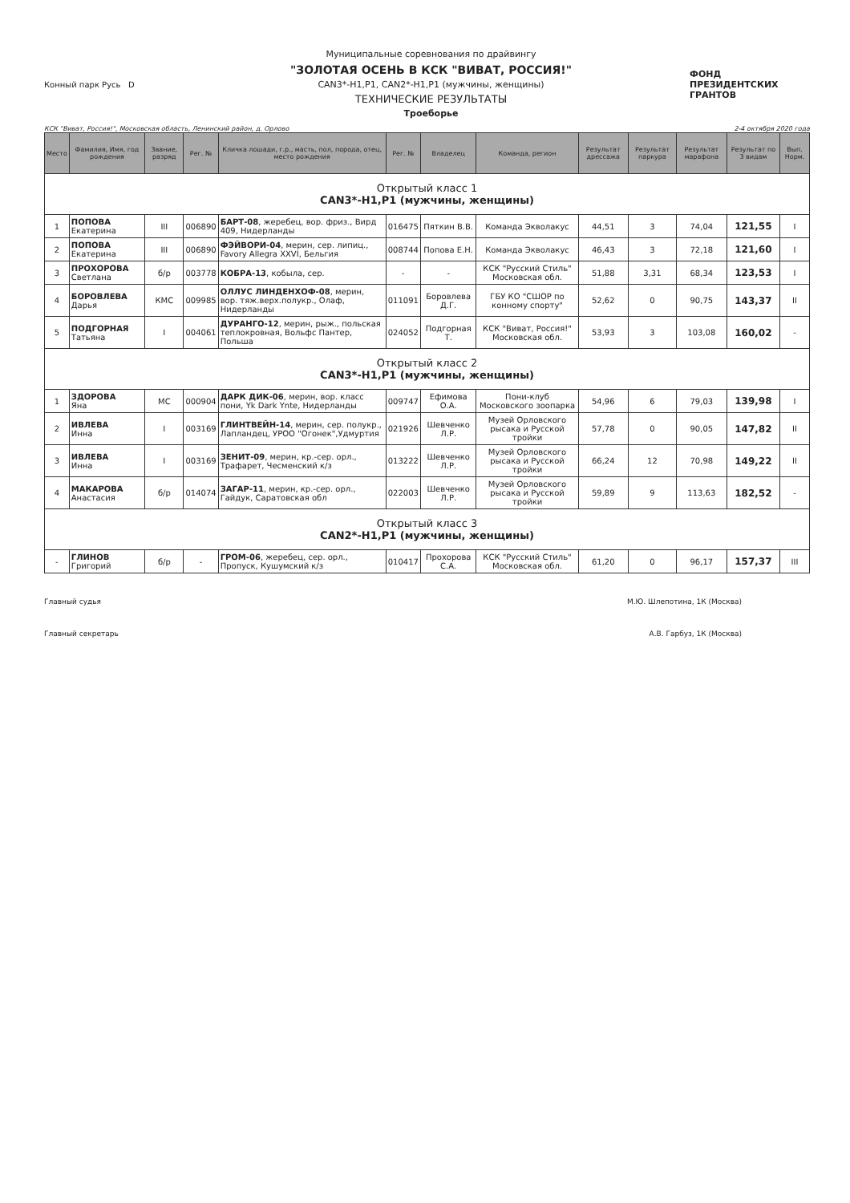Конный парк Русь D
Муниципальные соревнования по драйвингу
"ЗОЛОТАЯ ОСЕНЬ В КСК "ВИВАТ, РОССИЯ!"
CAN3*-H1,P1, CAN2*-H1,P1 (мужчины, женщины)
ТЕХНИЧЕСКИЕ РЕЗУЛЬТАТЫ
Троеборье
ФОНД
ПРЕЗИДЕНТСКИХ
ГРАНТОВ
КСК "Виват, Россия!", Московская область, Ленинский район, д. Орлово 2-4 октября 2020 года
| Место | Фамилия, Имя, год рождения | Звание, разряд | Рег. № | Кличка лошади, г.р., масть, пол, порода, отец, место рождения | Рег. № | Владелец | Команда, регион | Результат дрессажа | Результат паркура | Результат марафона | Результат по 3 видам | Вып. Норм. |
| --- | --- | --- | --- | --- | --- | --- | --- | --- | --- | --- | --- | --- |
| Открытый класс 1 CAN3*-H1,P1 (мужчины, женщины) | | | | | | | | | | | | |
| 1 | ПОПОВА Екатерина | III | 006890 | БАРТ-08 , жеребец, вор. фриз., Вирд 409, Нидерланды | 016475 | Пяткин В.В. | Команда Экволакус | 44,51 | 3 | 74,04 | 121,55 | I |
| 2 | ПОПОВА Екатерина | III | 006890 | ФЭЙВОРИ-04 , мерин, сер. липиц., Favory Allegra XXVI, Бельгия | 008744 | Попова Е.Н. | Команда Экволакус | 46,43 | 3 | 72,18 | 121,60 | I |
| 3 | ПРОХОРОВА Светлана | б/р | 003778 | КОБРА-13 , кобыла, сер. | - | - | КСК "Русский Стиль" Московская обл. | 51,88 | 3,31 | 68,34 | 123,53 | I |
| 4 | БОРОВЛЕВА Дарья | КМС | 009985 | ОЛЛУС ЛИНДЕНХОФ-08 , мерин, вор. тяж.верх.полукр., Олаф, Нидерланды | 011091 | Боровлева Д.Г. | ГБУ КО "СШОР по конному спорту" | 52,62 | 0 | 90,75 | 143,37 | II |
| 5 | ПОДГОРНАЯ Татьяна | I | 004061 | ДУРАНГО-12 , мерин, рыж., польская теплокровная, Вольфс Пантер, Польша | 024052 | Подгорная Т. | КСК "Виват, Россия!" Московская обл. | 53,93 | 3 | 103,08 | 160,02 | - |
| Открытый класс 2 CAN3*-H1,P1 (мужчины, женщины) | | | | | | | | | | | | |
| 1 | ЗДОРОВА Яна | МС | 000904 | ДАРК ДИК-06 , мерин, вор. класс пони, Yk Dark Ynte, Нидерланды | 009747 | Ефимова О.А. | Пони-клуб Московского зоопарка | 54,96 | 6 | 79,03 | 139,98 | I |
| 2 | ИВЛЕВА Инна | I | 003169 | ГЛИНТВЕЙН-14 , мерин, сер. полукр., Лапландец, УРОО "Огонек",Удмуртия | 021926 | Шевченко Л.Р. | Музей Орловского рысака и Русской тройки | 57,78 | 0 | 90,05 | 147,82 | II |
| 3 | ИВЛЕВА Инна | I | 003169 | ЗЕНИТ-09 , мерин, кр.-сер. орл., Трафарет, Чесменский к/з | 013222 | Шевченко Л.Р. | Музей Орловского рысака и Русской тройки | 66,24 | 12 | 70,98 | 149,22 | II |
| 4 | МАКАРОВА Анастасия | б/р | 014074 | ЗАГАР-11 , мерин, кр.-сер. орл., Гайдук, Саратовская обл | 022003 | Шевченко Л.Р. | Музей Орловского рысака и Русской тройки | 59,89 | 9 | 113,63 | 182,52 | - |
| Открытый класс 3 CAN2*-H1,P1 (мужчины, женщины) | | | | | | | | | | | | |
| - | ГЛИНОВ Григорий | б/р | - | ГРОМ-06 , жеребец, сер. орл., Пропуск, Кушумский к/з | 010417 | Прохорова С.А. | КСК "Русский Стиль" Московская обл. | 61,20 | 0 | 96,17 | 157,37 | III |
Главный судья М.Ю. Шлепотина, 1К (Москва)
Главный секретарь А.В. Гарбуз, 1К (Москва)